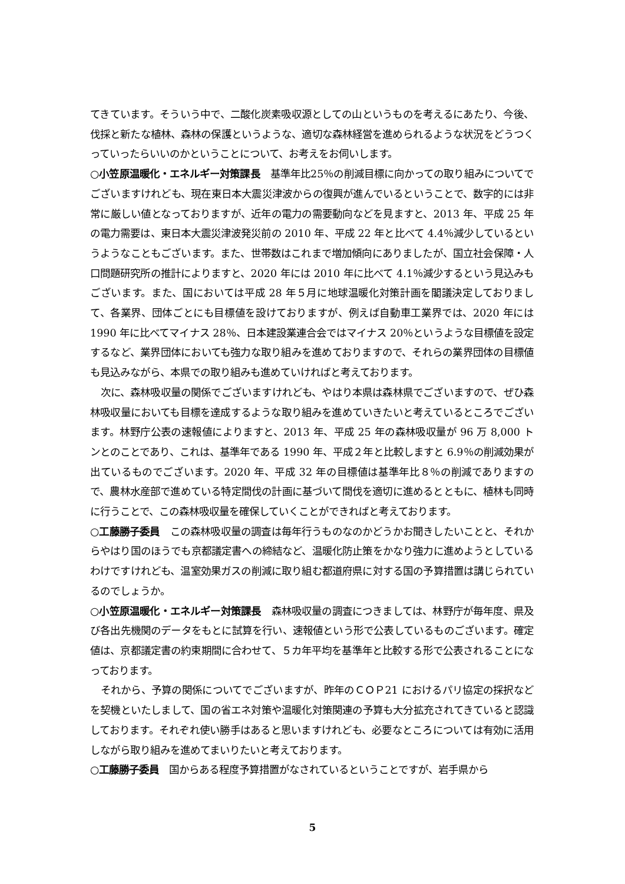てきています。そういう中で、二酸化炭素吸収源としての山というものを考えるにあたり、今後、伐採と新たな植林、森林の保護というような、適切な森林経営を進められるような状況をどうつくっていったらいいのかということについて、お考えをお伺いします。
○小笠原温暖化・エネルギー対策課長　基準年比25％の削減目標に向かっての取り組みについてでございますけれども、現在東日本大震災津波からの復興が進んでいるということで、数字的には非常に厳しい値となっておりますが、近年の電力の需要動向などを見ますと、2013 年、平成 25 年の電力需要は、東日本大震災津波発災前の 2010 年、平成 22 年と比べて 4.4％減少しているというようなこともございます。また、世帯数はこれまで増加傾向にありましたが、国立社会保障・人口問題研究所の推計によりますと、2020 年には 2010 年に比べて 4.1％減少するという見込みもございます。また、国においては平成 28 年５月に地球温暖化対策計画を閣議決定しておりまして、各業界、団体ごとにも目標値を設けておりますが、例えば自動車工業界では、2020 年には 1990 年に比べてマイナス 28％、日本建設業連合会ではマイナス 20％というような目標値を設定するなど、業界団体においても強力な取り組みを進めておりますので、それらの業界団体の目標値も見込みながら、本県での取り組みも進めていければと考えております。
次に、森林吸収量の関係でございますけれども、やはり本県は森林県でございますので、ぜひ森林吸収量においても目標を達成するような取り組みを進めていきたいと考えているところでございます。林野庁公表の速報値によりますと、2013 年、平成 25 年の森林吸収量が 96 万 8,000 トンとのことであり、これは、基準年である 1990 年、平成２年と比較しますと 6.9％の削減効果が出ているものでございます。2020 年、平成 32 年の目標値は基準年比８％の削減でありますので、農林水産部で進めている特定間伐の計画に基づいて間伐を適切に進めるとともに、植林も同時に行うことで、この森林吸収量を確保していくことができればと考えております。
○工藤勝子委員　この森林吸収量の調査は毎年行うものなのかどうかお聞きしたいことと、それからやはり国のほうでも京都議定書への締結など、温暖化防止策をかなり強力に進めようとしているわけですけれども、温室効果ガスの削減に取り組む都道府県に対する国の予算措置は講じられているのでしょうか。
○小笠原温暖化・エネルギー対策課長　森林吸収量の調査につきましては、林野庁が毎年度、県及び各出先機関のデータをもとに試算を行い、速報値という形で公表しているものございます。確定値は、京都議定書の約束期間に合わせて、５カ年平均を基準年と比較する形で公表されることになっております。
それから、予算の関係についてでございますが、昨年のＣＯＰ21 におけるパリ協定の採択などを契機といたしまして、国の省エネ対策や温暖化対策関連の予算も大分拡充されてきていると認識しております。それぞれ使い勝手はあると思いますけれども、必要なところについては有効に活用しながら取り組みを進めてまいりたいと考えております。
○工藤勝子委員　国からある程度予算措置がなされているということですが、岩手県から
5